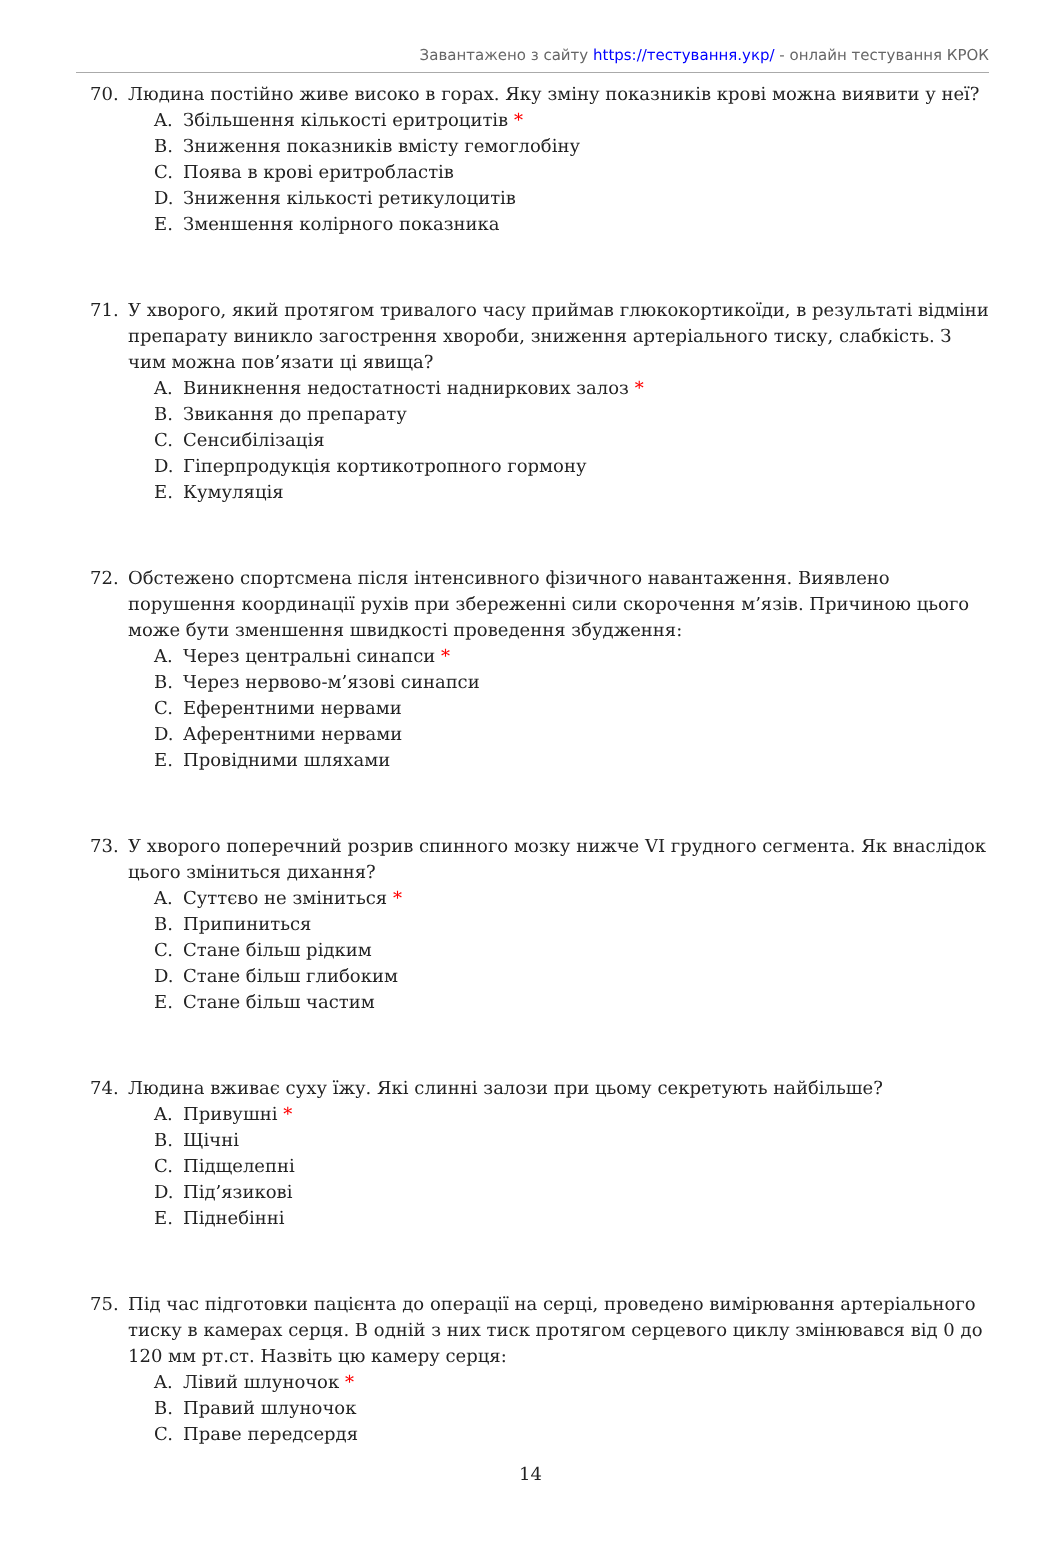Завантажено з сайту https://тестування.укр/ - онлайн тестування КРОК
70. Людина постійно живе високо в горах. Яку зміну показників крові можна виявити у неї?
A. Збільшення кількості еритроцитів *
B. Зниження показників вмісту гемоглобіну
C. Поява в крові еритробластів
D. Зниження кількості ретикулоцитів
E. Зменшення колірного показника
71. У хворого, який протягом тривалого часу приймав глюкокортикоїди, в результаті відміни препарату виникло загострення хвороби, зниження артеріального тиску, слабкість. З чим можна пов’язати ці явища?
A. Виникнення недостатності надниркових залоз *
B. Звикання до препарату
C. Сенсибілізація
D. Гіперпродукція кортикотропного гормону
E. Кумуляція
72. Обстежено спортсмена після інтенсивного фізичного навантаження. Виявлено порушення координації рухів при збереженні сили скорочення м’язів. Причиною цього може бути зменшення швидкості проведення збудження:
A. Через центральні синапси *
B. Через нервово-м’язові синапси
C. Еферентними нервами
D. Аферентними нервами
E. Провідними шляхами
73. У хворого поперечний розрив спинного мозку нижче VI грудного сегмента. Як внаслідок цього зміниться дихання?
A. Суттєво не зміниться *
B. Припиниться
C. Стане більш рідким
D. Стане більш глибоким
E. Стане більш частим
74. Людина вживає суху їжу. Які слинні залози при цьому секретують найбільше?
A. Привушні *
B. Щічні
C. Підщелепні
D. Під’язикові
E. Піднебінні
75. Під час підготовки пацієнта до операції на серці, проведено вимірювання артеріального тиску в камерах серця. В одній з них тиск протягом серцевого циклу змінювався від 0 до 120 мм рт.ст. Назвіть цю камеру серця:
A. Лівий шлуночок *
B. Правий шлуночок
C. Праве передсердя
14